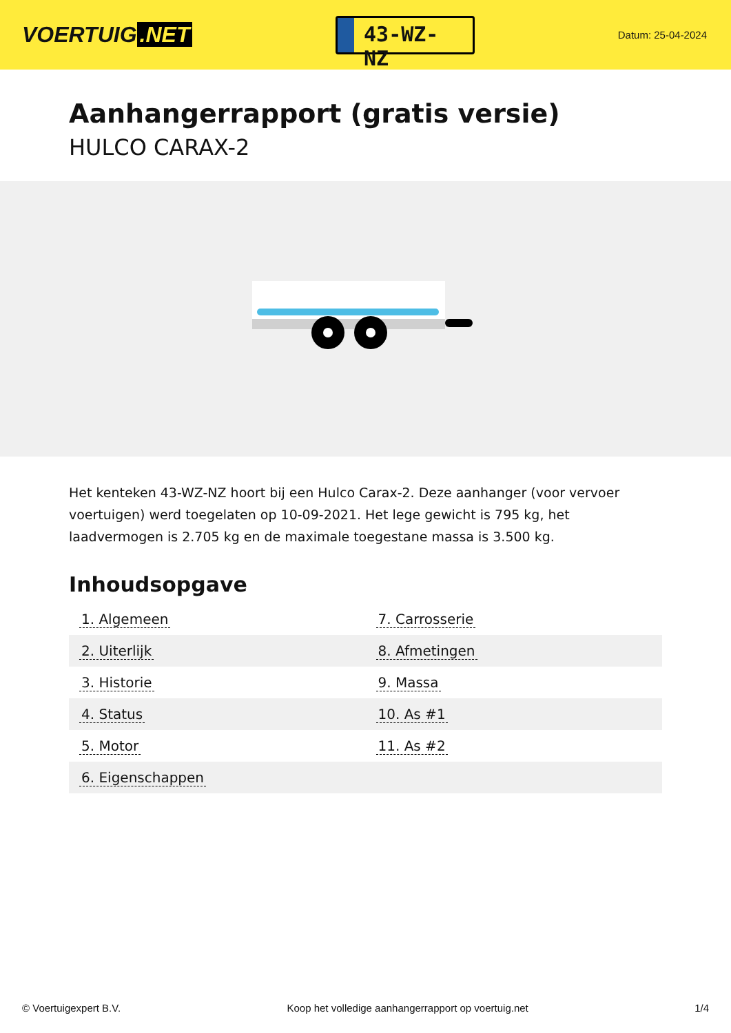VOERTUIG.NET
43-WZ-NZ
Datum: 25-04-2024
Aanhangerrapport (gratis versie)
HULCO CARAX-2
Het kenteken 43-WZ-NZ hoort bij een Hulco Carax-2. Deze aanhanger (voor vervoer voertuigen) werd toegelaten op 10-09-2021. Het lege gewicht is 795 kg, het laadvermogen is 2.705 kg en de maximale toegestane massa is 3.500 kg.
Inhoudsopgave
| 1. Algemeen | 7. Carrosserie |
| 2. Uiterlijk | 8. Afmetingen |
| 3. Historie | 9. Massa |
| 4. Status | 10. As #1 |
| 5. Motor | 11. As #2 |
| 6. Eigenschappen | |
© Voertuigexpert B.V. Koop het volledige aanhangerrapport op voertuig.net 1/4